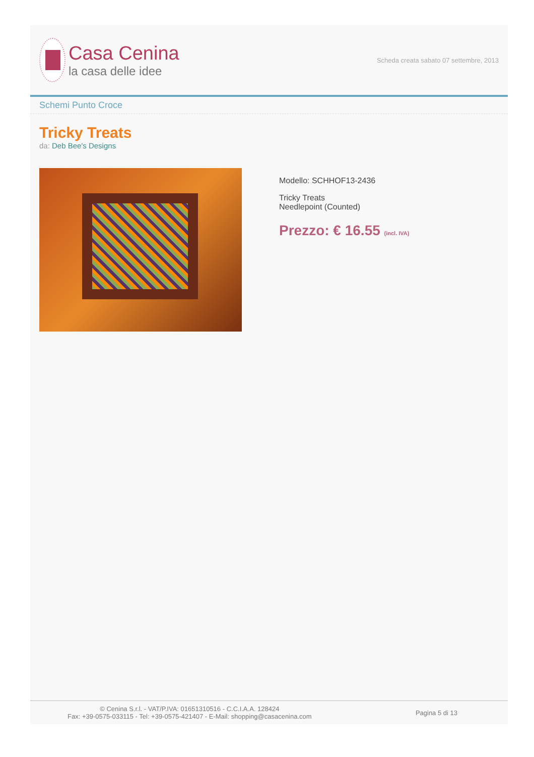Casa Cenina
la casa delle idee
Scheda creata sabato 07 settembre, 2013
Schemi Punto Croce
Tricky Treats
da: Deb Bee's Designs
Modello: SCHHOF13-2436
Tricky Treats
Needlepoint (Counted)
Prezzo: € 16.55 (incl. IVA)
© Cenina S.r.l. - VAT/P.IVA: 01651310516 - C.C.I.A.A. 128424
Fax: +39-0575-033115 - Tel: +39-0575-421407 - E-Mail: shopping@casacenina.com
Pagina 5 di 13